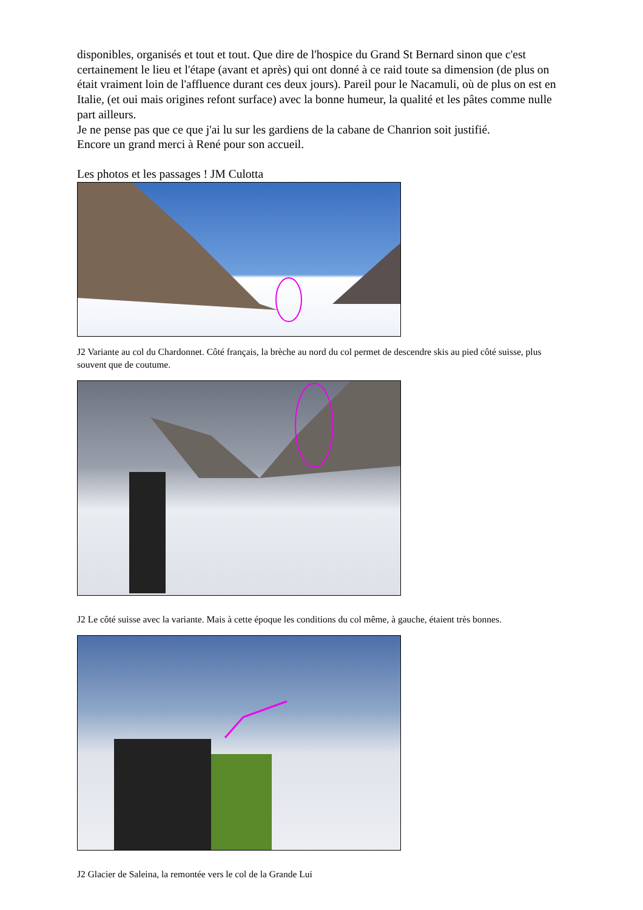disponibles, organisés et tout et tout. Que dire de l'hospice du Grand St Bernard sinon que c'est certainement le lieu et l'étape (avant et après) qui ont donné à ce raid toute sa dimension (de plus on était vraiment loin de l'affluence durant ces deux jours). Pareil pour le Nacamuli, où de plus on est en Italie, (et oui mais origines refont surface) avec la bonne humeur, la qualité et les pâtes comme nulle part ailleurs.
Je ne pense pas que ce que j'ai lu sur les gardiens de la cabane de Chanrion soit justifié.
Encore un grand merci à René pour son accueil.
Les photos et les passages ! JM Culotta
J2 Variante au col du Chardonnet. Côté français, la brèche au nord du col permet de descendre skis au pied côté suisse, plus souvent que de coutume.
J2 Le côté suisse avec la variante. Mais à cette époque les conditions du col même, à gauche, étaient très bonnes.
J2 Glacier de Saleina, la remontée vers le col de la Grande Lui